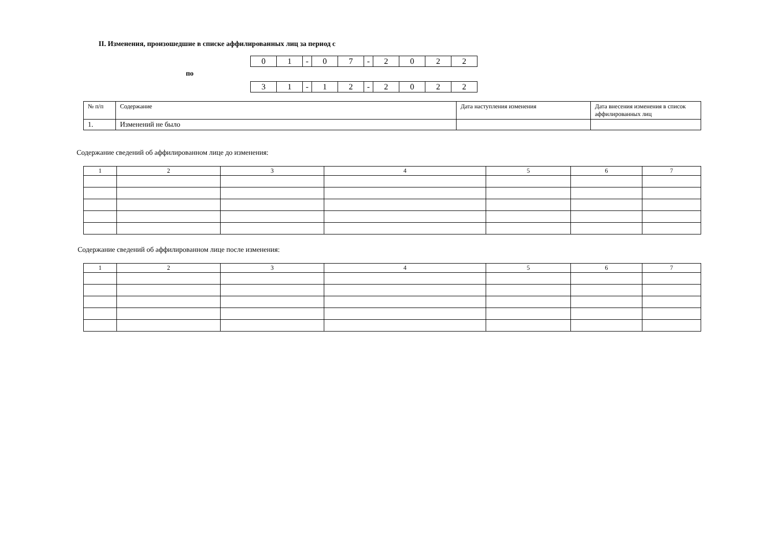II. Изменения, произошедшие в списке аффилированных лиц за период с
| 0 | 1 | - | 0 | 7 | - | 2 | 0 | 2 | 2 |
по
| 3 | 1 | - | 1 | 2 | - | 2 | 0 | 2 | 2 |
| № п/п | Содержание | Дата наступления изменения | Дата внесения изменения в список аффилированных лиц |
| --- | --- | --- | --- |
| 1. | Изменений не было | | |
Содержание сведений об аффилированном лице до изменения:
| 1 | 2 | 3 | 4 | 5 | 6 | 7 |
Содержание сведений об аффилированном лице после изменения:
| 1 | 2 | 3 | 4 | 5 | 6 | 7 |